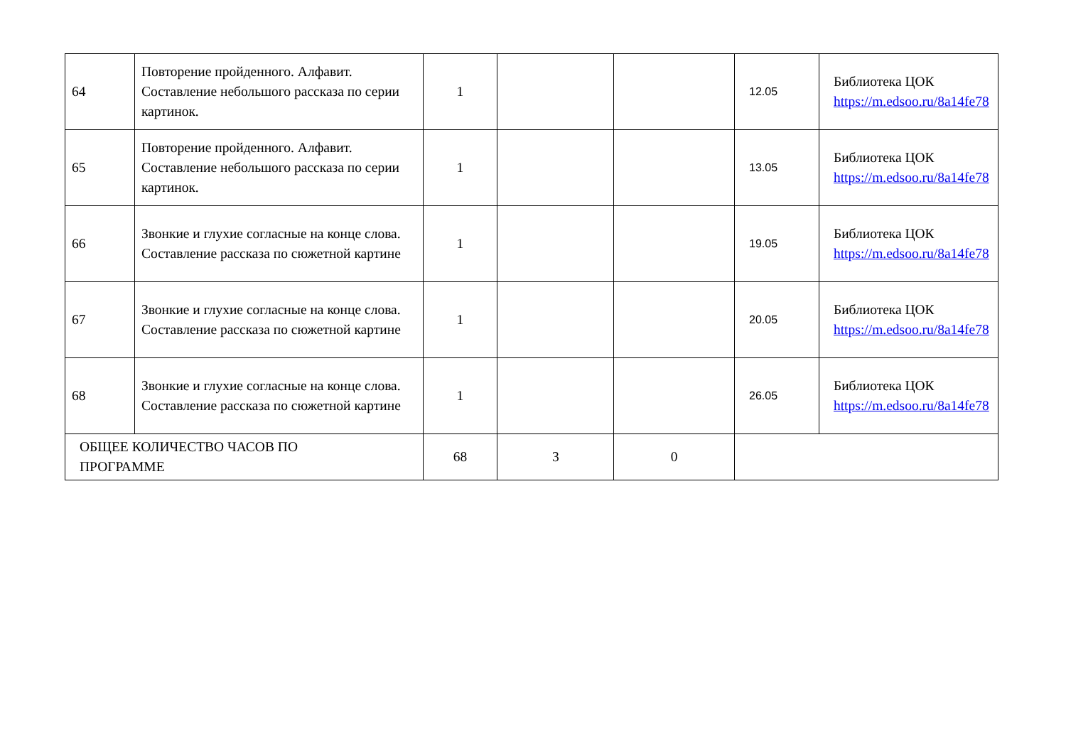| 64 | Повторение пройденного. Алфавит. Составление небольшого рассказа по серии картинок. | 1 | | | 12.05 | Библиотека ЦОК https://m.edsoo.ru/8a14fe78 |
| 65 | Повторение пройденного. Алфавит. Составление небольшого рассказа по серии картинок. | 1 | | | 13.05 | Библиотека ЦОК https://m.edsoo.ru/8a14fe78 |
| 66 | Звонкие и глухие согласные на конце слова. Составление рассказа по сюжетной картине | 1 | | | 19.05 | Библиотека ЦОК https://m.edsoo.ru/8a14fe78 |
| 67 | Звонкие и глухие согласные на конце слова. Составление рассказа по сюжетной картине | 1 | | | 20.05 | Библиотека ЦОК https://m.edsoo.ru/8a14fe78 |
| 68 | Звонкие и глухие согласные на конце слова. Составление рассказа по сюжетной картине | 1 | | | 26.05 | Библиотека ЦОК https://m.edsoo.ru/8a14fe78 |
| ОБЩЕЕ КОЛИЧЕСТВО ЧАСОВ ПО ПРОГРАММЕ | | 68 | 3 | 0 | | |